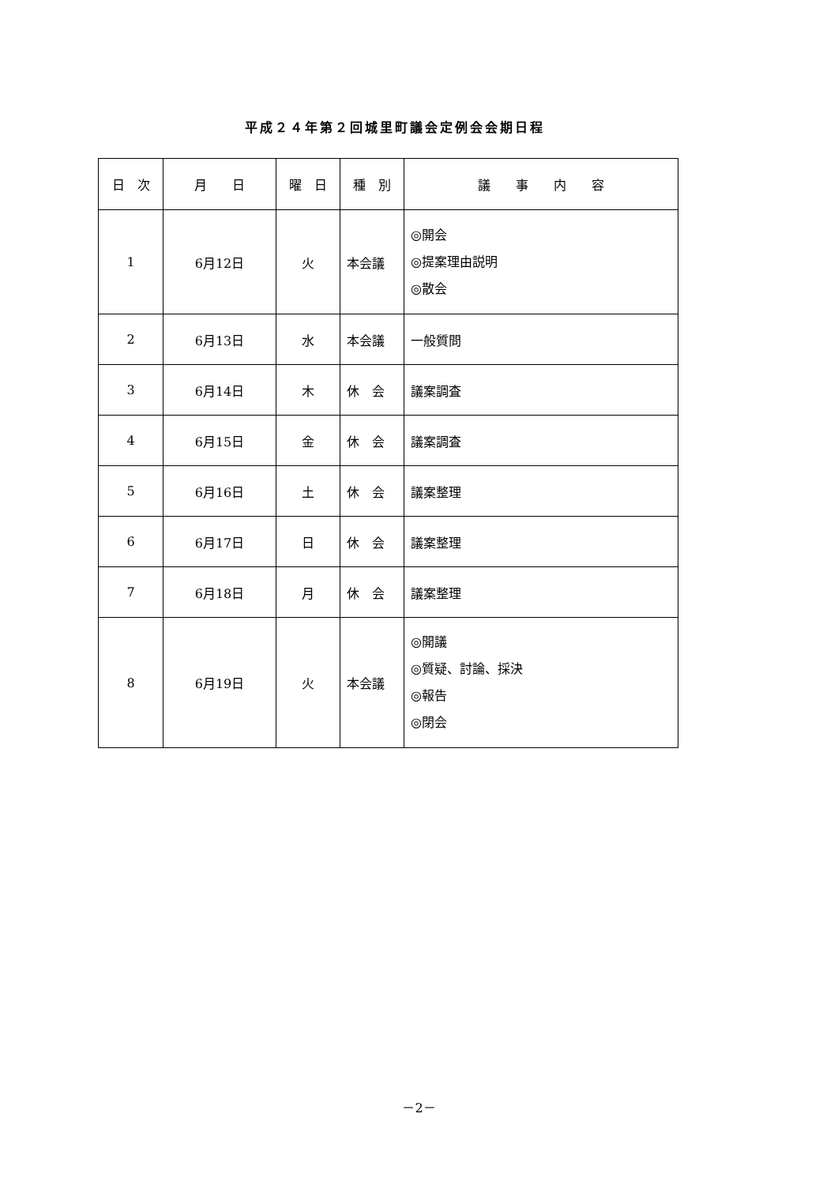平成２４年第２回城里町議会定例会会期日程
| 日 次 | 月 日 | 曜 日 | 種 別 | 議 事 内 容 |
| --- | --- | --- | --- | --- |
| 1 | 6月12日 | 火 | 本会議 | ◎開会 ◎提案理由説明 ◎散会 |
| 2 | 6月13日 | 水 | 本会議 | 一般質問 |
| 3 | 6月14日 | 木 | 休 会 | 議案調査 |
| 4 | 6月15日 | 金 | 休 会 | 議案調査 |
| 5 | 6月16日 | 土 | 休 会 | 議案整理 |
| 6 | 6月17日 | 日 | 休 会 | 議案整理 |
| 7 | 6月18日 | 月 | 休 会 | 議案整理 |
| 8 | 6月19日 | 火 | 本会議 | ◎開議 ◎質疑、討論、採決 ◎報告 ◎閉会 |
－2－